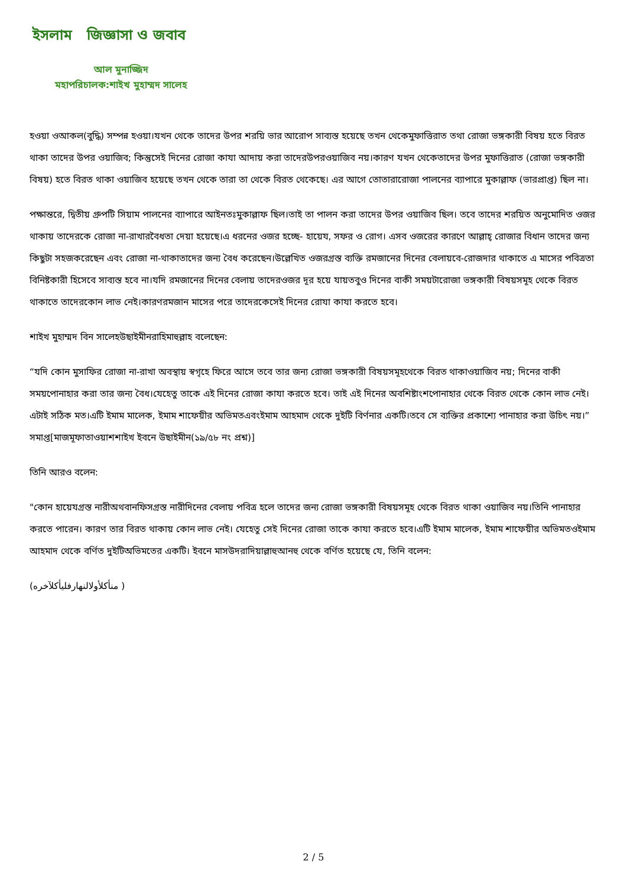ইসলাম জিজ্ঞাসা ও জবাব
আল মুনাজ্জিদ
মহাপরিচালক:শাইখ মুহাম্মদ সালেহ
হওয়া ওআকল(বুদ্ধি) সম্পন্ন হওয়া।যখন থেকে তাদের উপর শরয়ি ভার আরোপ সাব্যস্ত হয়েছে তখন থেকেমুফাত্তিরাত তথা রোজা ভঙ্গকারী বিষয় হতে বিরত থাকা তাদের উপর ওয়াজিব; কিন্তুসেই দিনের রোজা কাযা আদায় করা তাদেরউপরওয়াজিব নয়।কারণ যখন থেকেতাদের উপর মুফাত্তিরাত (রোজা ভঙ্গকারী বিষয়) হতে বিরত থাকা ওয়াজিব হয়েছে তখন থেকে তারা তা থেকে বিরত থেকেছে। এর আগে তোতারারোজা পালনের ব্যাপারে মুকাল্লাফ (ভারপ্রাপ্ত) ছিল না।
পক্ষান্তরে, দ্বিতীয় গ্রুপটি সিয়াম পালনের ব্যাপারে আইনতঃমুকাল্লাফ ছিল।তাই তা পালন করা তাদের উপর ওয়াজিব ছিল। তবে তাদের শরয়িত অনুমোদিত ওজর থাকায় তাদেরকে রোজা না-রাখারবৈধতা দেয়া হয়েছে।এ ধরনের ওজর হচ্ছে- হায়েয, সফর ও রোগ। এসব ওজরের কারণে আল্লাহ্ রোজার বিধান তাদের জন্য কিছুটা সহজকরেছেন এবং রোজা না-থাকাতাদের জন্য বৈধ করেছেন।উল্লেখিত ওজরগ্রস্ত ব্যক্তি রমজানের দিনের বেলায়বে-রোজদার থাকাতে এ মাসের পবিত্রতা বিনিষ্টকারী হিসেবে সাব্যস্ত হবে না।যদি রমজানের দিনের বেলায় তাদেরওজর দূর হয়ে যায়তবুও দিনের বাকী সময়টারোজা ভঙ্গকারী বিষয়সমূহ থেকে বিরত থাকাতে তাদেরকোন লাভ নেই।কারণরমজান মাসের পরে তাদেরকেসেই দিনের রোযা কাযা করতে হবে।
শাইখ মুহাম্মদ বিন সালেহউছাইমীনরাহিমাহুল্লাহ বলেছেন:
“যদি কোন মুসাফির রোজা না-রাখা অবস্থায় স্বগৃহে ফিরে আসে তবে তার জন্য রোজা ভঙ্গকারী বিষয়সমূহথেকে বিরত থাকাওয়াজিব নয়; দিনের বাকী সময়পোনাহার করা তার জন্য বৈধ।যেহেতু তাকে এই দিনের রোজা কাযা করতে হবে। তাই এই দিনের অবশিষ্টাংশপোনাহার থেকে বিরত থেকে কোন লাভ নেই।এটাই সঠিক মত।এটি ইমাম মালেক, ইমাম শাফেয়ীর অভিমতএবংইমাম আহমাদ থেকে দুইটি বির্ণনার একটি।তবে সে ব্যক্তির প্রকাশ্যে পানাহার করা উচিৎ নয়।”
সমাপ্ত[মাজমূফাতাওয়াশশাইখ ইবনে উছাইমীন(১৯/৫৮ নং প্রশ্ন)]
তিনি আরও বলেন:
"কোন হায়েযগ্রস্ত নারীঅথবানফিসগ্রস্ত নারীদিনের বেলায় পবিত্র হলে তাদের জন্য রোজা ভঙ্গকারী বিষয়সমূহ থেকে বিরত থাকা ওয়াজিব নয়।তিনি পানাহার করতে পারেন। কারণ তার বিরত থাকায় কোন লাভ নেই। যেহেতু সেই দিনের রোজা তাকে কাযা করতে হবে।এটি ইমাম মালেক, ইমাম শাফেয়ীর অভিমতওইমাম আহমাদ থেকে বর্ণিত দুইটিঅভিমতের একটি। ইবনে মাসউদরাদিয়াল্লাহুআনহু থেকে বর্ণিত হয়েছে যে, তিনি বলেন:
(منأكلأولالنهارفليأكلآخره )
2 / 5